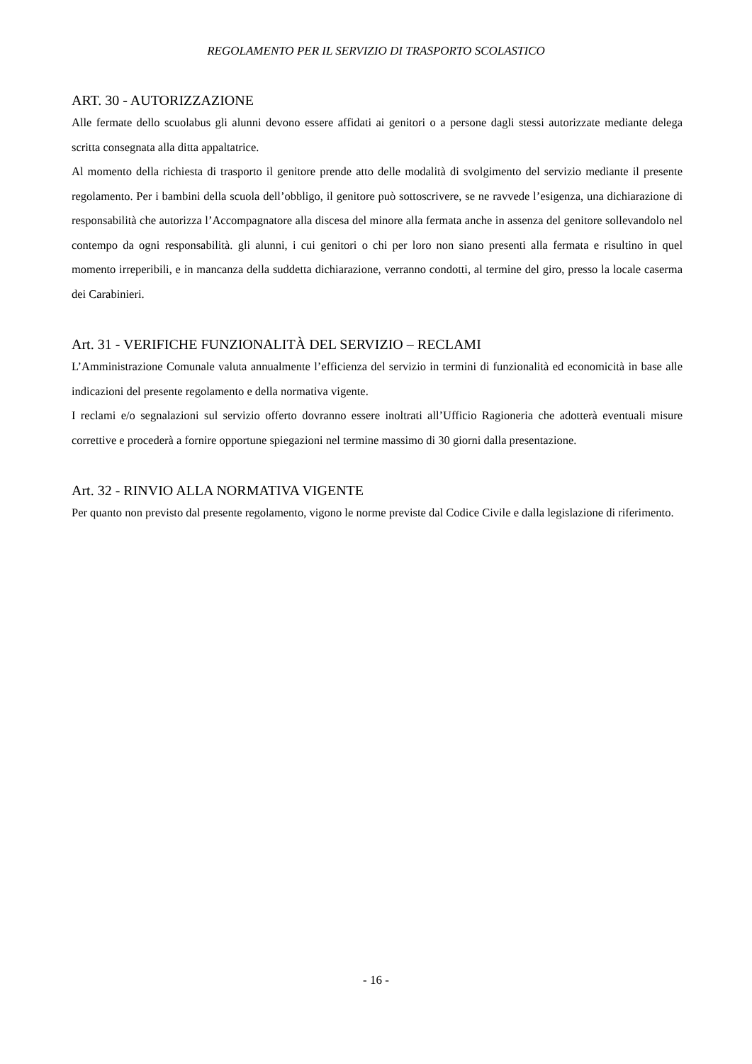REGOLAMENTO PER IL SERVIZIO DI TRASPORTO SCOLASTICO
ART. 30 - AUTORIZZAZIONE
Alle fermate dello scuolabus gli alunni devono essere affidati ai genitori o a persone dagli stessi autorizzate mediante delega scritta consegnata alla ditta appaltatrice.
Al momento della richiesta di trasporto il genitore prende atto delle modalità di svolgimento del servizio mediante il presente regolamento. Per i bambini della scuola dell’obbligo, il genitore può sottoscrivere, se ne ravvede l’esigenza, una dichiarazione di responsabilità che autorizza l’Accompagnatore alla discesa del minore alla fermata anche in assenza del genitore sollevandolo nel contempo da ogni responsabilità. gli alunni, i cui genitori o chi per loro non siano presenti alla fermata e risultino in quel momento irreperibili, e in mancanza della suddetta dichiarazione, verranno condotti, al termine del giro, presso la locale caserma dei Carabinieri.
Art. 31 - VERIFICHE FUNZIONALITÀ DEL SERVIZIO – RECLAMI
L’Amministrazione Comunale valuta annualmente l’efficienza del servizio in termini di funzionalità ed economicità in base alle indicazioni del presente regolamento e della normativa vigente.
I reclami e/o segnalazioni sul servizio offerto dovranno essere inoltrati all’Ufficio Ragioneria che adotterà eventuali misure correttive e procederà a fornire opportune spiegazioni nel termine massimo di 30 giorni dalla presentazione.
Art. 32 - RINVIO ALLA NORMATIVA VIGENTE
Per quanto non previsto dal presente regolamento, vigono le norme previste dal Codice Civile e dalla legislazione di riferimento.
- 16 -